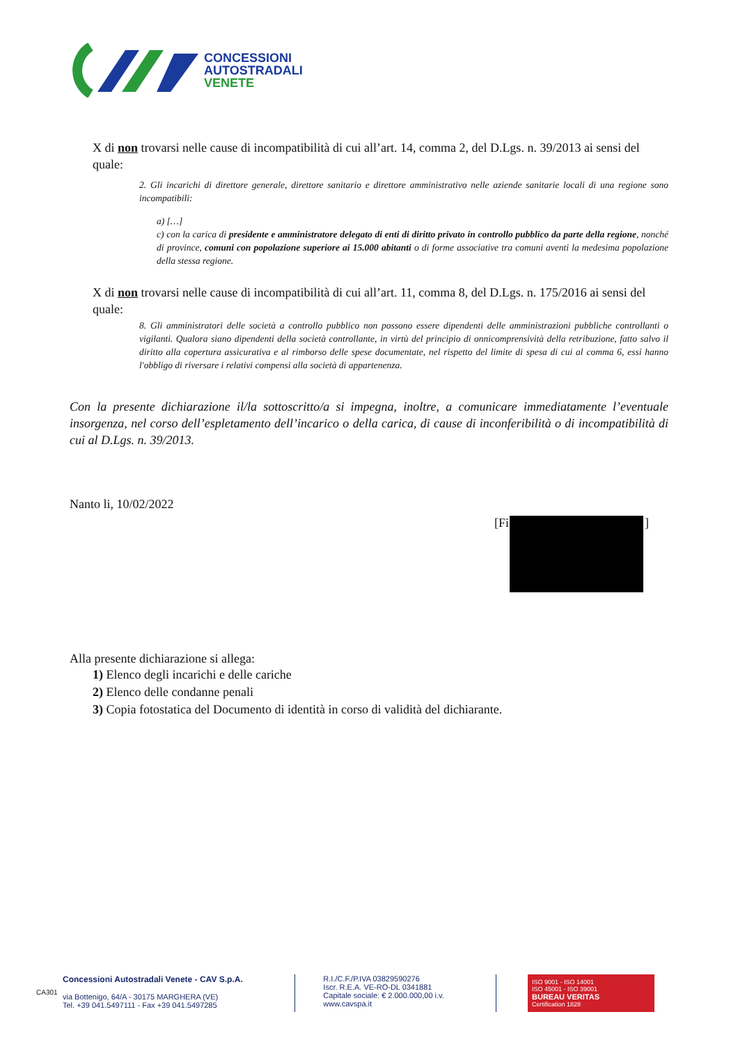CONCESSIONI
AUTOSTRADALI
VENETE
X di non trovarsi nelle cause di incompatibilità di cui all’art. 14, comma 2, del D.Lgs. n. 39/2013 ai sensi del quale:
2. Gli incarichi di direttore generale, direttore sanitario e direttore amministrativo nelle aziende sanitarie locali di una regione sono incompatibili:
a) […]
c) con la carica di presidente e amministratore delegato di enti di diritto privato in controllo pubblico da parte della regione, nonché di province, comuni con popolazione superiore ai 15.000 abitanti o di forme associative tra comuni aventi la medesima popolazione della stessa regione.
X di non trovarsi nelle cause di incompatibilità di cui all’art. 11, comma 8, del D.Lgs. n. 175/2016 ai sensi del quale:
8. Gli amministratori delle società a controllo pubblico non possono essere dipendenti delle amministrazioni pubbliche controllanti o vigilanti. Qualora siano dipendenti della società controllante, in virtù del principio di onnicomprensività della retribuzione, fatto salvo il diritto alla copertura assicurativa e al rimborso delle spese documentate, nel rispetto del limite di spesa di cui al comma 6, essi hanno l'obbligo di riversare i relativi compensi alla società di appartenenza.
Con la presente dichiarazione il/la sottoscritto/a si impegna, inoltre, a comunicare immediatamente l’eventuale insorgenza, nel corso dell’espletamento dell’incarico o della carica, di cause di inconferibilità o di incompatibilità di cui al D.Lgs. n. 39/2013.
Nanto li, 10/02/2022
[Fi ]
Alla presente dichiarazione si allega:
1) Elenco degli incarichi e delle cariche
2) Elenco delle condanne penali
3) Copia fotostatica del Documento di identità in corso di validità del dichiarante.
Concessioni Autostradali Venete - CAV S.p.A.
via Bottenigo, 64/A - 30175 MARGHERA (VE)
Tel. +39 041.5497111 - Fax +39 041.5497285
R.I./C.F./P.IVA 03829590276
Iscr. R.E.A. VE-RO-DL 0341881
Capitale sociale: € 2.000.000,00 i.v.
www.cavspa.it
ISO 9001 - ISO 14001
ISO 45001 - ISO 39001
BUREAU VERITAS
Certification 1828
CA301